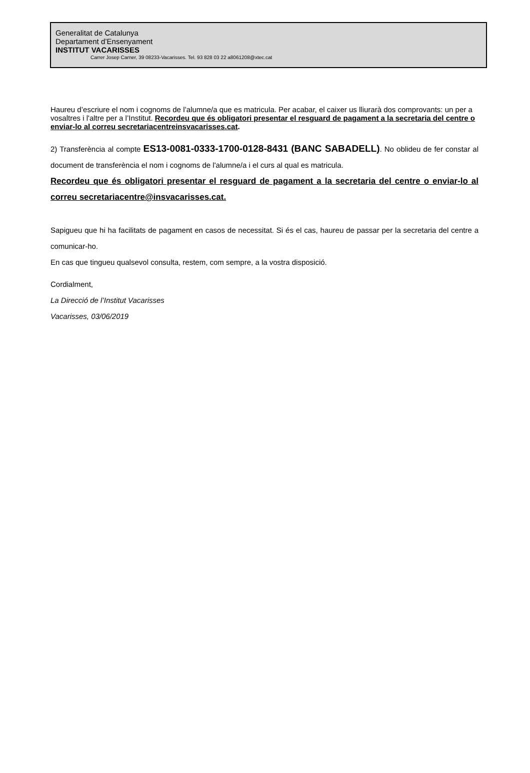Generalitat de Catalunya
Departament d’Ensenyament
INSTITUT VACARISSES
Carrer Josep Carner, 39 08233-Vacarisses. Tel. 93 828 03 22 a8061208@xtec.cat
Haureu d’escriure el nom i cognoms de l’alumne/a que es matricula. Per acabar, el caixer us lliurarà dos comprovants: un per a vosaltres i l'altre per a l’Institut. Recordeu que és obligatori presentar el resguard de pagament a la secretaria del centre o enviar-lo al correu secretariacentreinsvacarisses.cat.
2) Transferència al compte ES13-0081-0333-1700-0128-8431 (BANC SABADELL). No oblideu de fer constar al document de transferència el nom i cognoms de l'alumne/a i el curs al qual es matricula.
Recordeu que és obligatori presentar el resguard de pagament a la secretaria del centre o enviar-lo al correu secretariacentre@insvacarisses.cat.
Sapigueu que hi ha facilitats de pagament en casos de necessitat. Si és el cas, haureu de passar per la secretaria del centre a comunicar-ho.
En cas que tingueu qualsevol consulta, restem, com sempre, a la vostra disposició.
Cordialment,
La Direcció de l’Institut Vacarisses
Vacarisses, 03/06/2019